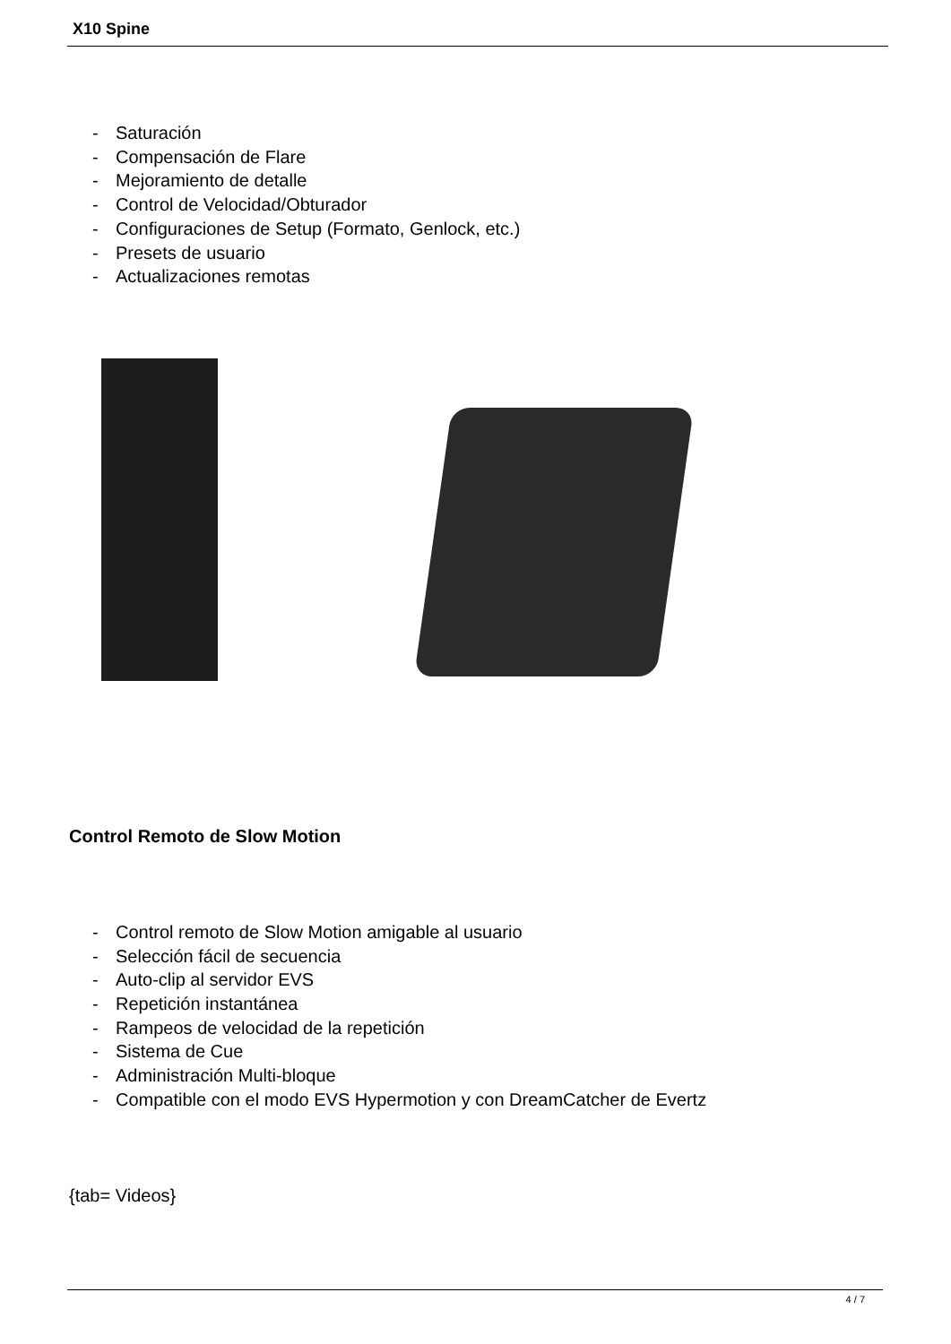X10 Spine
- Saturación
- Compensación de Flare
- Mejoramiento de detalle
- Control de Velocidad/Obturador
- Configuraciones de Setup (Formato, Genlock, etc.)
- Presets de usuario
- Actualizaciones remotas
Control Remoto de Slow Motion
- Control remoto de Slow Motion amigable al usuario
- Selección fácil de secuencia
- Auto-clip al servidor EVS
- Repetición instantánea
- Rampeos de velocidad de la repetición
- Sistema de Cue
- Administración Multi-bloque
- Compatible con el modo EVS Hypermotion y con DreamCatcher de Evertz
{tab= Videos}
4 / 7